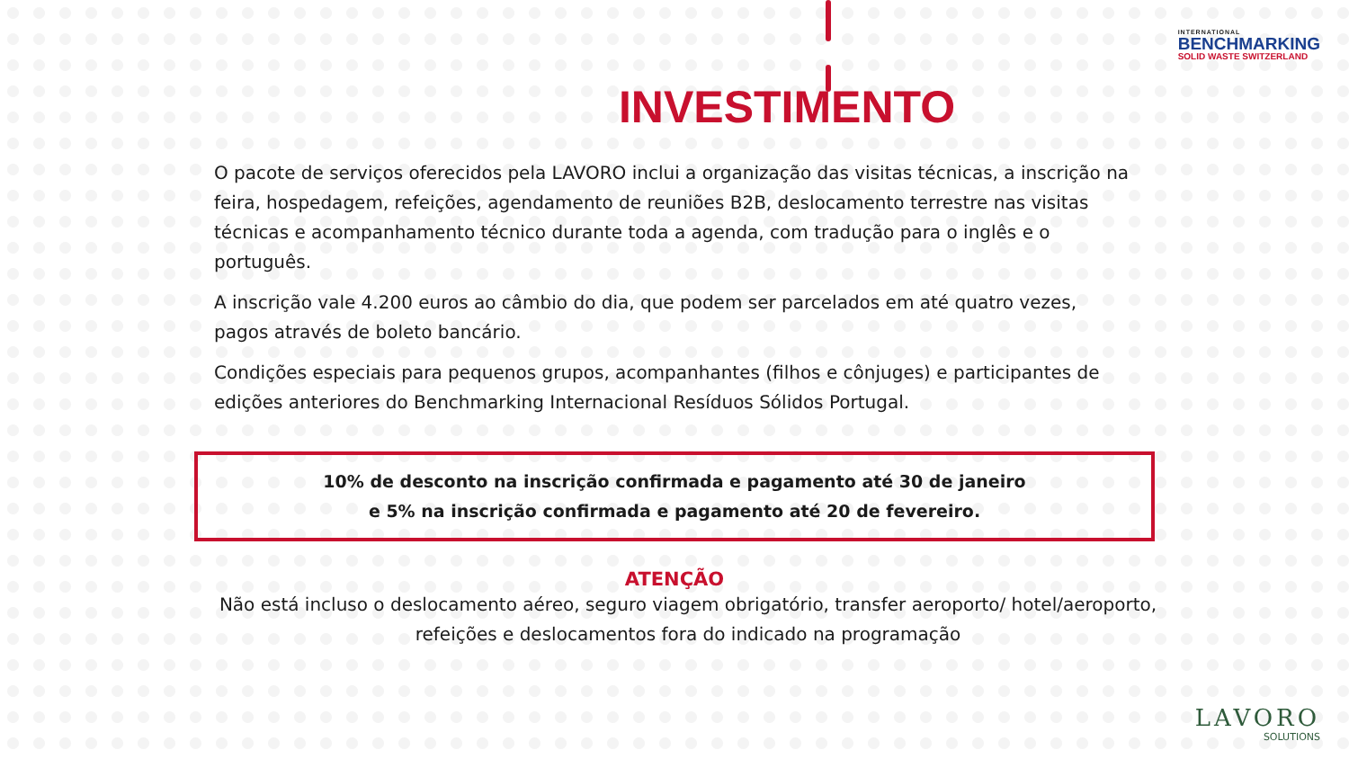INTERNATIONAL
BENCHMARKING
SOLID WASTE SWITZERLAND
INVESTIMENTO
O pacote de serviços oferecidos pela LAVORO inclui a organização das visitas técnicas, a inscrição na feira, hospedagem, refeições, agendamento de reuniões B2B, deslocamento terrestre nas visitas técnicas e acompanhamento técnico durante toda a agenda, com tradução para o inglês e o português.
A inscrição vale 4.200 euros ao câmbio do dia, que podem ser parcelados em até quatro vezes, pagos através de boleto bancário.
Condições especiais para pequenos grupos, acompanhantes (filhos e cônjuges) e participantes de edições anteriores do Benchmarking Internacional Resíduos Sólidos Portugal.
10% de desconto na inscrição confirmada e pagamento até 30 de janeiro
e 5% na inscrição confirmada e pagamento até 20 de fevereiro.
ATENÇÃO
Não está incluso o deslocamento aéreo, seguro viagem obrigatório, transfer aeroporto/ hotel/aeroporto, refeições e deslocamentos fora do indicado na programação
LAVORO
SOLUTIONS